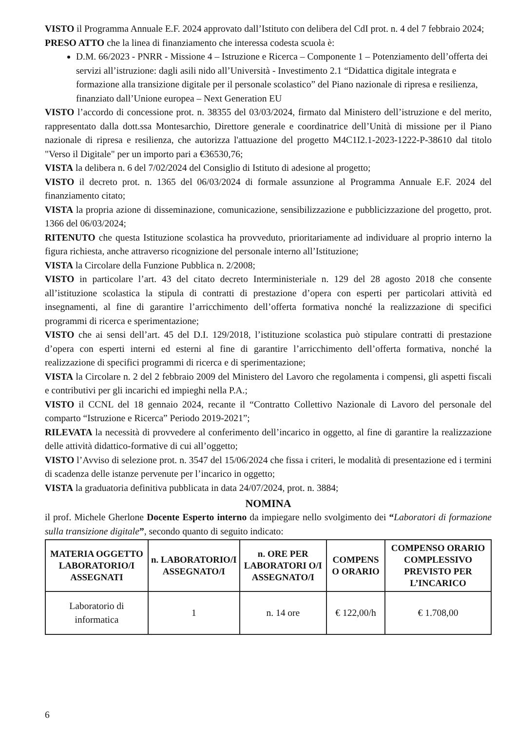VISTO il Programma Annuale E.F. 2024 approvato dall’Istituto con delibera del CdI prot. n. 4 del 7 febbraio 2024;
PRESO ATTO che la linea di finanziamento che interessa codesta scuola è:
D.M. 66/2023 - PNRR - Missione 4 – Istruzione e Ricerca – Componente 1 – Potenziamento dell’offerta dei servizi all’istruzione: dagli asili nido all’Università - Investimento 2.1 “Didattica digitale integrata e formazione alla transizione digitale per il personale scolastico” del Piano nazionale di ripresa e resilienza, finanziato dall’Unione europea – Next Generation EU
VISTO l’accordo di concessione prot. n. 38355 del 03/03/2024, firmato dal Ministero dell’istruzione e del merito, rappresentato dalla dott.ssa Montesarchio, Direttore generale e coordinatrice dell’Unità di missione per il Piano nazionale di ripresa e resilienza, che autorizza l'attuazione del progetto M4C1I2.1-2023-1222-P-38610 dal titolo "Verso il Digitale" per un importo pari a €36530,76;
VISTA la delibera n. 6 del 7/02/2024 del Consiglio di Istituto di adesione al progetto;
VISTO il decreto prot. n. 1365 del 06/03/2024 di formale assunzione al Programma Annuale E.F. 2024 del finanziamento citato;
VISTA la propria azione di disseminazione, comunicazione, sensibilizzazione e pubblicizzazione del progetto, prot. 1366 del 06/03/2024;
RITENUTO che questa Istituzione scolastica ha provveduto, prioritariamente ad individuare al proprio interno la figura richiesta, anche attraverso ricognizione del personale interno all’Istituzione;
VISTA la Circolare della Funzione Pubblica n. 2/2008;
VISTO in particolare l’art. 43 del citato decreto Interministeriale n. 129 del 28 agosto 2018 che consente all’istituzione scolastica la stipula di contratti di prestazione d’opera con esperti per particolari attività ed insegnamenti, al fine di garantire l’arricchimento dell’offerta formativa nonché la realizzazione di specifici programmi di ricerca e sperimentazione;
VISTO che ai sensi dell’art. 45 del D.I. 129/2018, l’istituzione scolastica può stipulare contratti di prestazione d’opera con esperti interni ed esterni al fine di garantire l’arricchimento dell’offerta formativa, nonché la realizzazione di specifici programmi di ricerca e di sperimentazione;
VISTA la Circolare n. 2 del 2 febbraio 2009 del Ministero del Lavoro che regolamenta i compensi, gli aspetti fiscali e contributivi per gli incarichi ed impieghi nella P.A.;
VISTO il CCNL del 18 gennaio 2024, recante il “Contratto Collettivo Nazionale di Lavoro del personale del comparto “Istruzione e Ricerca” Periodo 2019-2021”;
RILEVATA la necessità di provvedere al conferimento dell’incarico in oggetto, al fine di garantire la realizzazione delle attività didattico-formative di cui all’oggetto;
VISTO l’Avviso di selezione prot. n. 3547 del 15/06/2024 che fissa i criteri, le modalità di presentazione ed i termini di scadenza delle istanze pervenute per l’incarico in oggetto;
VISTA la graduatoria definitiva pubblicata in data 24/07/2024, prot. n. 3884;
NOMINA
il prof. Michele Gherlone Docente Esperto interno da impiegare nello svolgimento dei “Laboratori di formazione sulla transizione digitale”, secondo quanto di seguito indicato:
| MATERIA OGGETTO LABORATORIO/I ASSEGNATI | n. LABORATORIO/I ASSEGNATO/I | n. ORE PER LABORATORI O/I ASSEGNATO/I | COMPENS O ORARIO | COMPENSO ORARIO COMPLESSIVO PREVISTO PER L’INCARICO |
| --- | --- | --- | --- | --- |
| Laboratorio di informatica | 1 | n. 14 ore | € 122,00/h | € 1.708,00 |
6